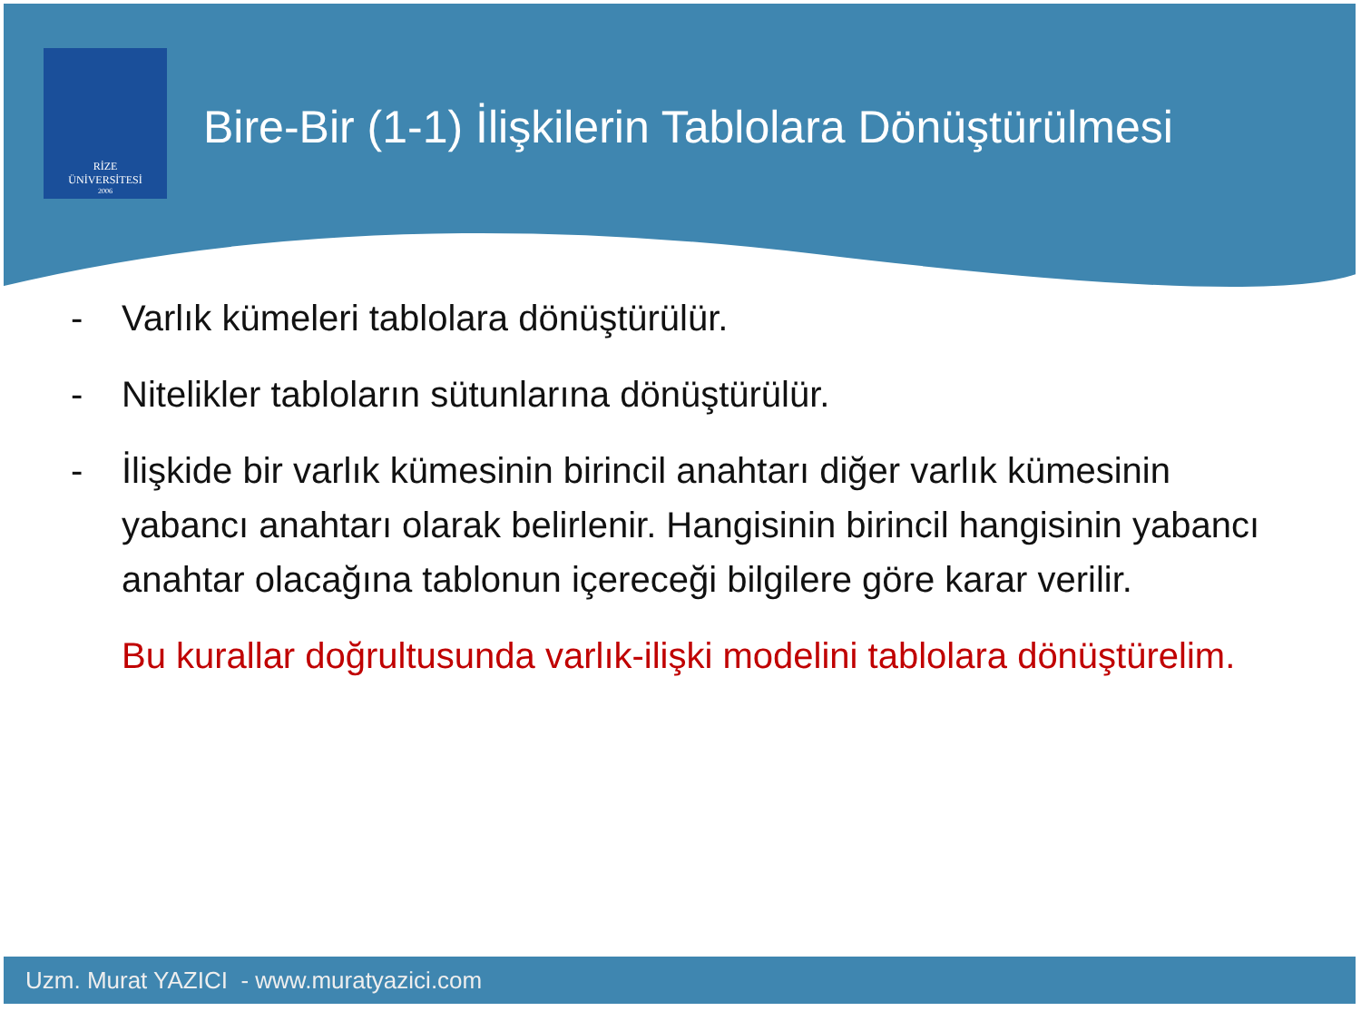RİZE
ÜNİVERSİTESİ
2006
Bire-Bir (1-1) İlişkilerin Tablolara Dönüştürülmesi
- Varlık kümeleri tablolara dönüştürülür.
- Nitelikler tabloların sütunlarına dönüştürülür.
- İlişkide bir varlık kümesinin birincil anahtarı diğer varlık kümesinin yabancı anahtarı olarak belirlenir. Hangisinin birincil hangisinin yabancı anahtar olacağına tablonun içereceği bilgilere göre karar verilir.
Bu kurallar doğrultusunda varlık-ilişki modelini tablolara dönüştürelim.
Uzm. Murat YAZICI - www.muratyazici.com